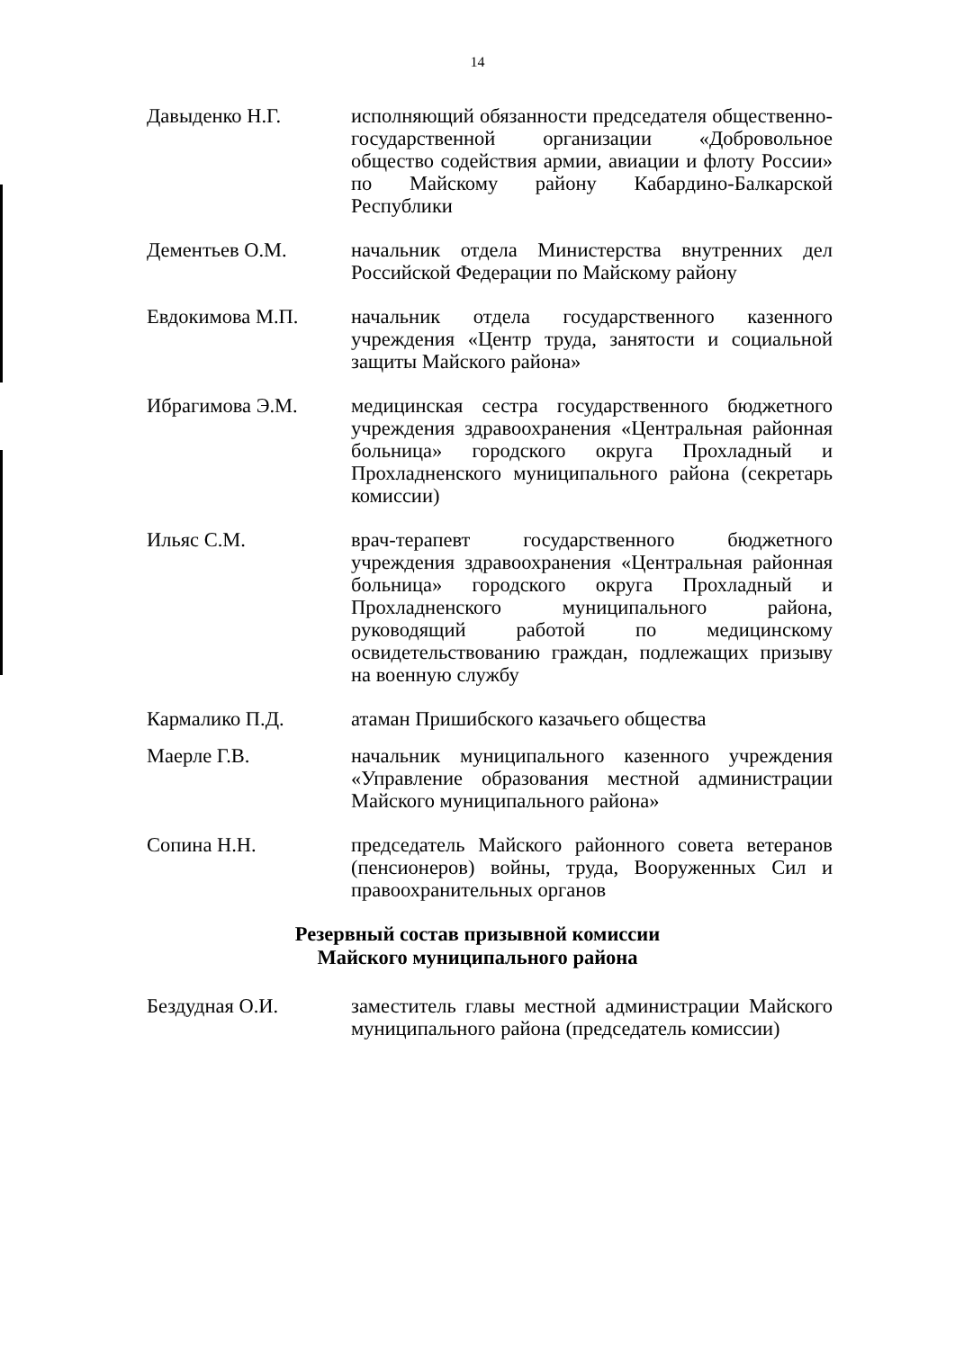14
Давыденко Н.Г. исполняющий обязанности председателя общественно-государственной организации «Добровольное общество содействия армии, авиации и флоту России» по Майскому району Кабардино-Балкарской Республики
Дементьев О.М. начальник отдела Министерства внутренних дел Российской Федерации по Майскому району
Евдокимова М.П. начальник отдела государственного казенного учреждения «Центр труда, занятости и социальной защиты Майского района»
Ибрагимова Э.М. медицинская сестра государственного бюджетного учреждения здравоохранения «Центральная районная больница» городского округа Прохладный и Прохладненского муниципального района (секретарь комиссии)
Ильяс С.М. врач-терапевт государственного бюджетного учреждения здравоохранения «Центральная районная больница» городского округа Прохладный и Прохладненского муниципального района, руководящий работой по медицинскому освидетельствованию граждан, подлежащих призыву на военную службу
Кармалико П.Д. атаман Пришибского казачьего общества
Маерле Г.В. начальник муниципального казенного учреждения «Управление образования местной администрации Майского муниципального района»
Сопина Н.Н. председатель Майского районного совета ветеранов (пенсионеров) войны, труда, Вооруженных Сил и правоохранительных органов
Резервный состав призывной комиссии
Майского муниципального района
Бездудная О.И. заместитель главы местной администрации Майского муниципального района (председатель комиссии)